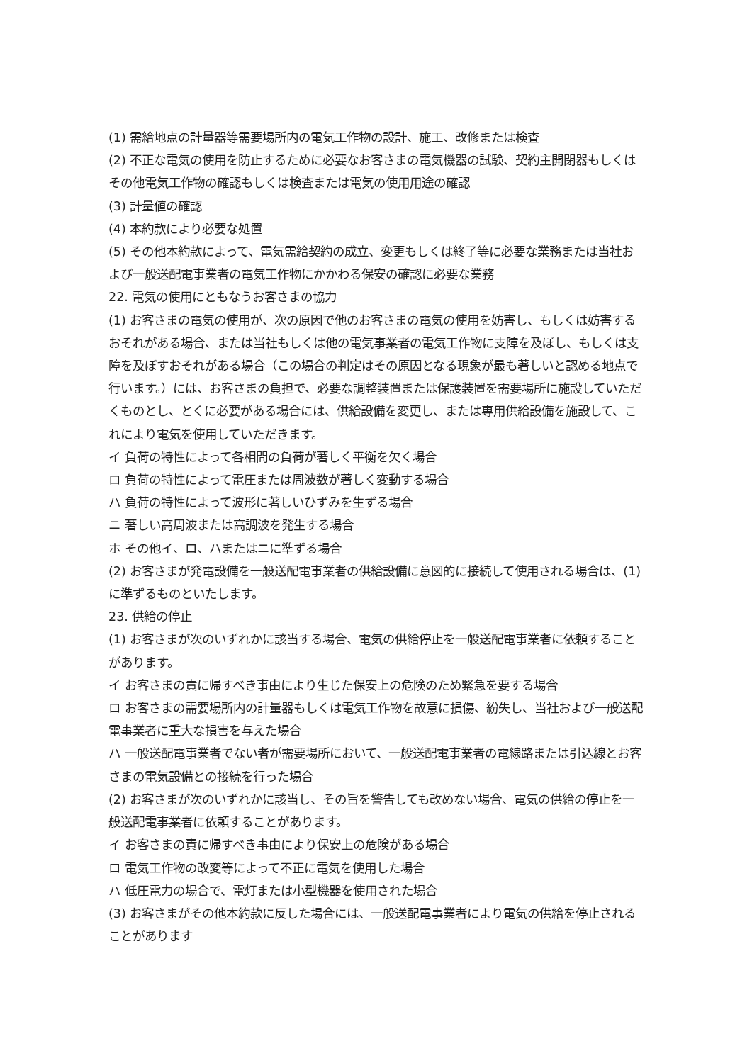(1) 需給地点の計量器等需要場所内の電気工作物の設計、施工、改修または検査
(2) 不正な電気の使用を防止するために必要なお客さまの電気機器の試験、契約主開閉器もしくはその他電気工作物の確認もしくは検査または電気の使用用途の確認
(3) 計量値の確認
(4) 本約款により必要な処置
(5) その他本約款によって、電気需給契約の成立、変更もしくは終了等に必要な業務または当社および一般送配電事業者の電気工作物にかかわる保安の確認に必要な業務
22. 電気の使用にともなうお客さまの協力
(1) お客さまの電気の使用が、次の原因で他のお客さまの電気の使用を妨害し、もしくは妨害するおそれがある場合、または当社もしくは他の電気事業者の電気工作物に支障を及ぼし、もしくは支障を及ぼすおそれがある場合（この場合の判定はその原因となる現象が最も著しいと認める地点で行います。）には、お客さまの負担で、必要な調整装置または保護装置を需要場所に施設していただくものとし、とくに必要がある場合には、供給設備を変更し、または専用供給設備を施設して、これにより電気を使用していただきます。
イ 負荷の特性によって各相間の負荷が著しく平衡を欠く場合
ロ 負荷の特性によって電圧または周波数が著しく変動する場合
ハ 負荷の特性によって波形に著しいひずみを生ずる場合
ニ 著しい高周波または高調波を発生する場合
ホ その他イ、ロ、ハまたはニに準ずる場合
(2) お客さまが発電設備を一般送配電事業者の供給設備に意図的に接続して使用される場合は、(1)に準ずるものといたします。
23. 供給の停止
(1) お客さまが次のいずれかに該当する場合、電気の供給停止を一般送配電事業者に依頼することがあります。
イ お客さまの責に帰すべき事由により生じた保安上の危険のため緊急を要する場合
ロ お客さまの需要場所内の計量器もしくは電気工作物を故意に損傷、紛失し、当社および一般送配電事業者に重大な損害を与えた場合
ハ 一般送配電事業者でない者が需要場所において、一般送配電事業者の電線路または引込線とお客さまの電気設備との接続を行った場合
(2) お客さまが次のいずれかに該当し、その旨を警告しても改めない場合、電気の供給の停止を一般送配電事業者に依頼することがあります。
イ お客さまの責に帰すべき事由により保安上の危険がある場合
ロ 電気工作物の改変等によって不正に電気を使用した場合
ハ 低圧電力の場合で、電灯または小型機器を使用された場合
(3) お客さまがその他本約款に反した場合には、一般送配電事業者により電気の供給を停止されることがあります